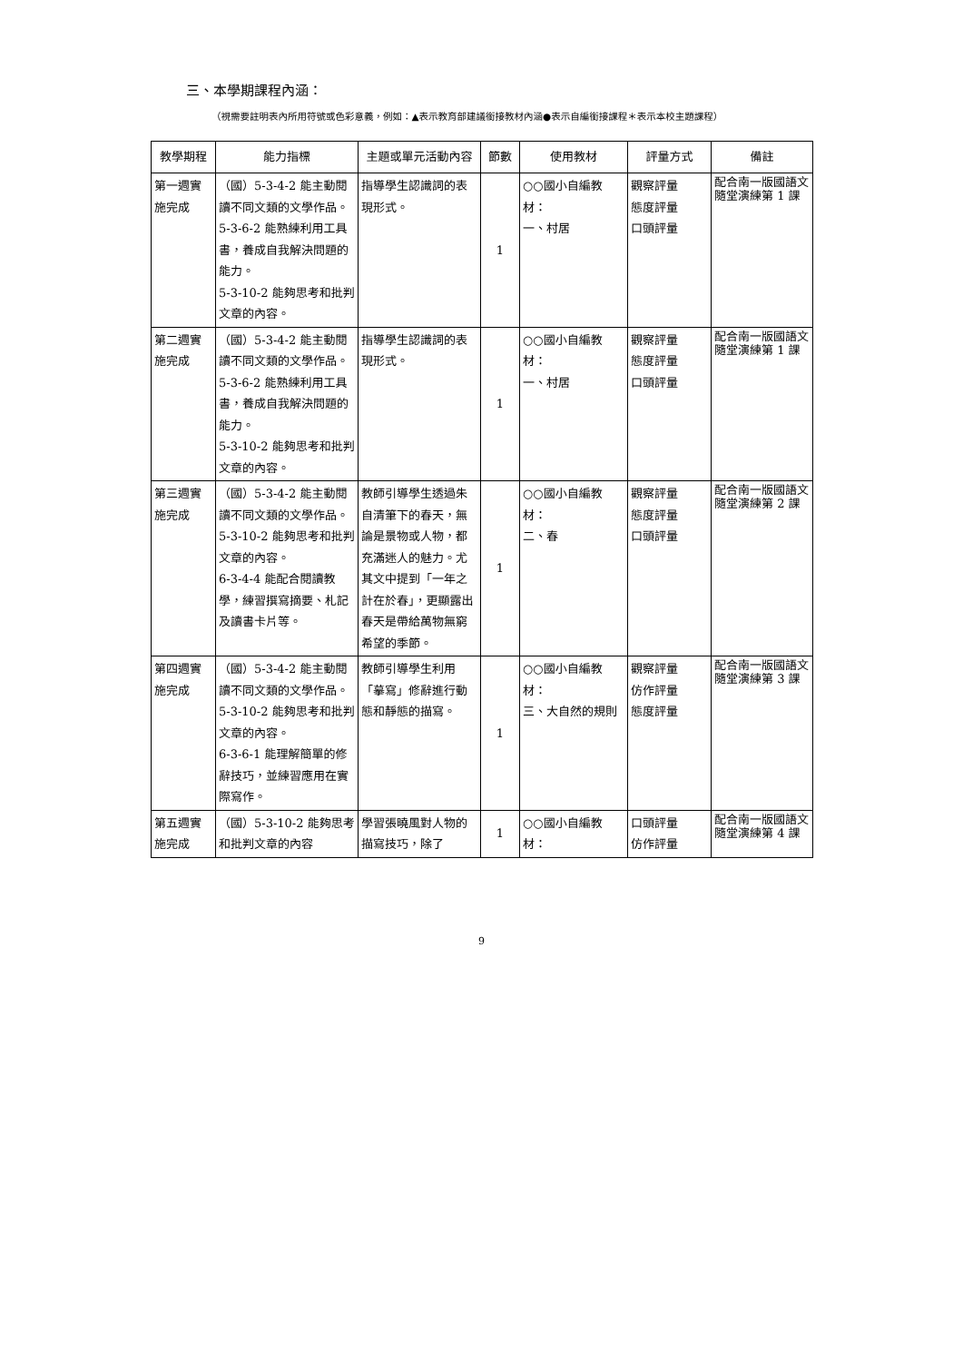三、本學期課程內涵：
（視需要註明表內所用符號或色彩意義，例如：▲表示教育部建議銜接教材內涵●表示自編銜接課程＊表示本校主題課程）
| 教學期程 | 能力指標 | 主題或單元活動內容 | 節數 | 使用教材 | 評量方式 | 備註 |
| --- | --- | --- | --- | --- | --- | --- |
| 第一週實施完成 | （國）5-3-4-2 能主動閱讀不同文類的文學作品。 5-3-6-2 能熟練利用工具書，養成自我解決問題的能力。 5-3-10-2 能夠思考和批判文章的內容。 | 指導學生認識詞的表現形式。 | 1 | ○○國小自編教材： 一、村居 | 觀察評量 態度評量 口頭評量 | 配合南一版國語文隨堂演練第 1 課 |
| 第二週實施完成 | （國）5-3-4-2 能主動閱讀不同文類的文學作品。 5-3-6-2 能熟練利用工具書，養成自我解決問題的能力。 5-3-10-2 能夠思考和批判文章的內容。 | 指導學生認識詞的表現形式。 | 1 | ○○國小自編教材： 一、村居 | 觀察評量 態度評量 口頭評量 | 配合南一版國語文隨堂演練第 1 課 |
| 第三週實施完成 | （國）5-3-4-2 能主動閱讀不同文類的文學作品。 5-3-10-2 能夠思考和批判文章的內容。 6-3-4-4 能配合閱讀教學，練習撰寫摘要、札記及讀書卡片等。 | 教師引導學生透過朱自清筆下的春天，無論是景物或人物，都充滿迷人的魅力。尤其文中提到「一年之計在於春」，更顯露出春天是帶給萬物無窮希望的季節。 | 1 | ○○國小自編教材： 二、春 | 觀察評量 態度評量 口頭評量 | 配合南一版國語文隨堂演練第 2 課 |
| 第四週實施完成 | （國）5-3-4-2 能主動閱讀不同文類的文學作品。 5-3-10-2 能夠思考和批判文章的內容。 6-3-6-1 能理解簡單的修辭技巧，並練習應用在實際寫作。 | 教師引導學生利用「摹寫」修辭進行動態和靜態的描寫。 | 1 | ○○國小自編教材： 三、大自然的規則 | 觀察評量 仿作評量 態度評量 | 配合南一版國語文隨堂演練第 3 課 |
| 第五週實施完成 | （國）5-3-10-2 能夠思考和批判文章的內容 | 學習張曉風對人物的描寫技巧，除了 | 1 | ○○國小自編教材： | 口頭評量 仿作評量 | 配合南一版國語文隨堂演練第 4 課 |
9